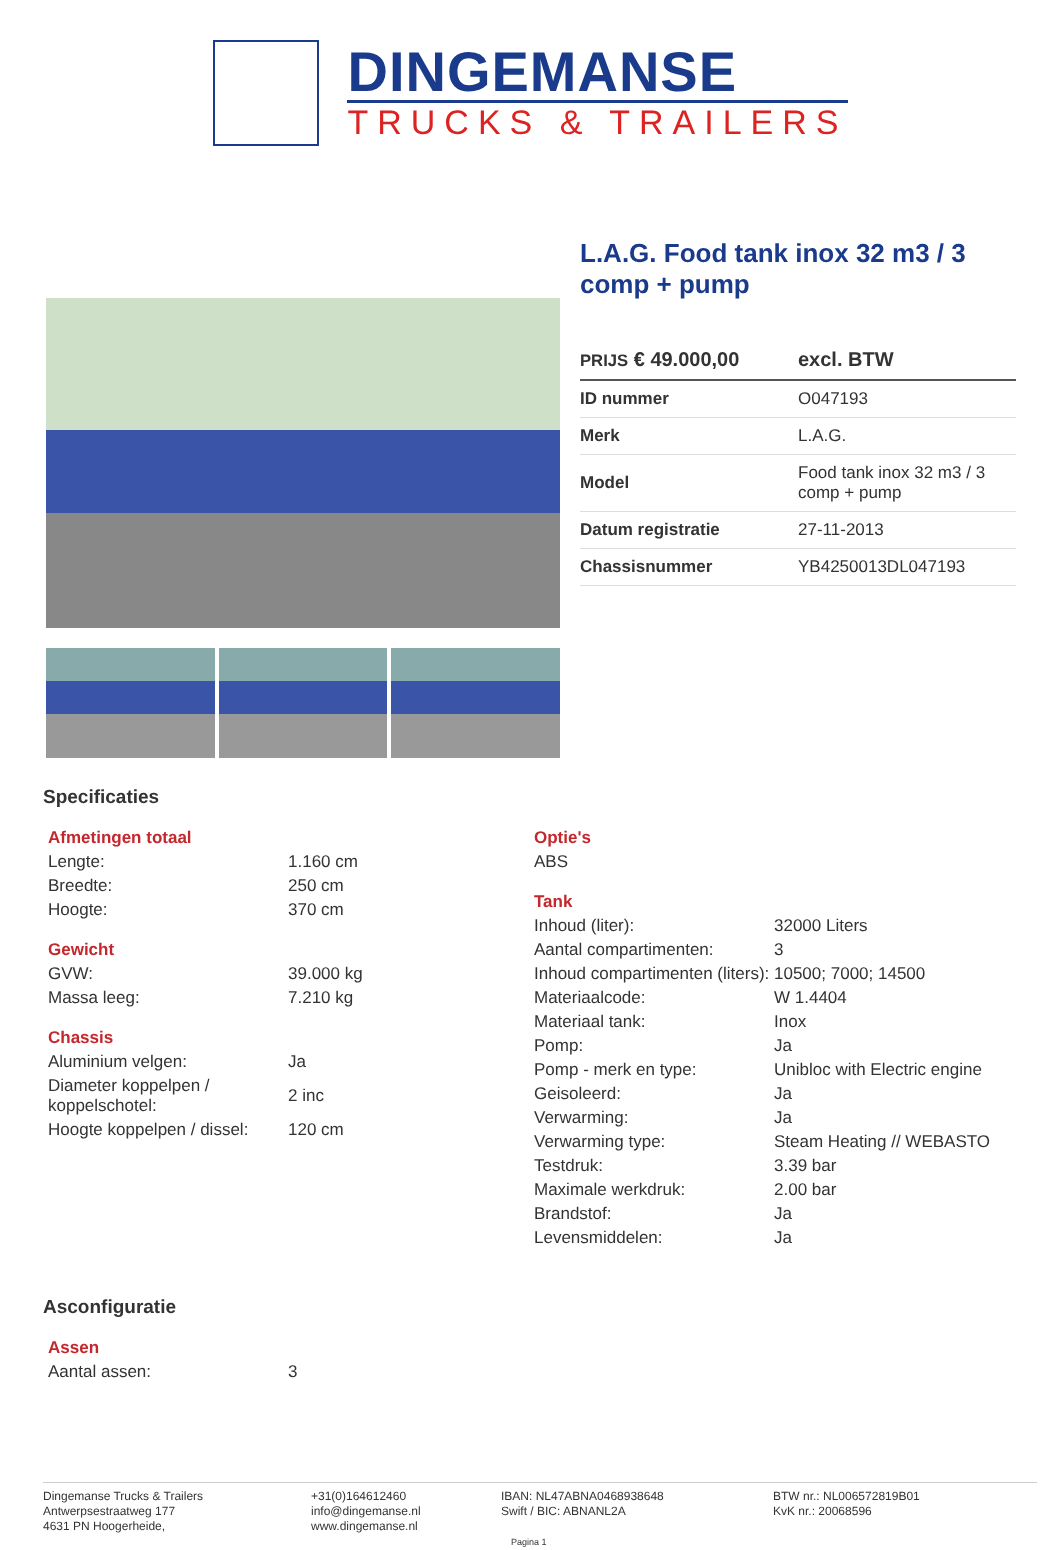DINGEMANSE
TRUCKS & TRAILERS
L.A.G. Food tank inox 32 m3 / 3 comp + pump
| PRIJS € 49.000,00 | excl. BTW |
| ID nummer | O047193 |
| Merk | L.A.G. |
| Model | Food tank inox 32 m3 / 3 comp + pump |
| Datum registratie | 27-11-2013 |
| Chassisnummer | YB4250013DL047193 |
Specificaties
Afmetingen totaal
| Lengte: | 1.160 cm |
| Breedte: | 250 cm |
| Hoogte: | 370 cm |
Gewicht
| GVW: | 39.000 kg |
| Massa leeg: | 7.210 kg |
Chassis
| Aluminium velgen: | Ja |
| Diameter koppelpen / koppelschotel: | 2 inc |
| Hoogte koppelpen / dissel: | 120 cm |
Optie's
| ABS |
Tank
| Inhoud (liter): | 32000 Liters |
| Aantal compartimenten: | 3 |
| Inhoud compartimenten (liters): | 10500; 7000; 14500 |
| Materiaalcode: | W 1.4404 |
| Materiaal tank: | Inox |
| Pomp: | Ja |
| Pomp - merk en type: | Unibloc with Electric engine |
| Geisoleerd: | Ja |
| Verwarming: | Ja |
| Verwarming type: | Steam Heating // WEBASTO |
| Testdruk: | 3.39 bar |
| Maximale werkdruk: | 2.00 bar |
| Brandstof: | Ja |
| Levensmiddelen: | Ja |
Asconfiguratie
Assen
| Aantal assen: | 3 |
Dingemanse Trucks & Trailers
Antwerpsestraatweg 177
4631 PN Hoogerheide,
+31(0)164612460
info@dingemanse.nl
www.dingemanse.nl
IBAN: NL47ABNA0468938648
Swift / BIC: ABNANL2A
Pagina 1
BTW nr.: NL006572819B01
KvK nr.: 20068596